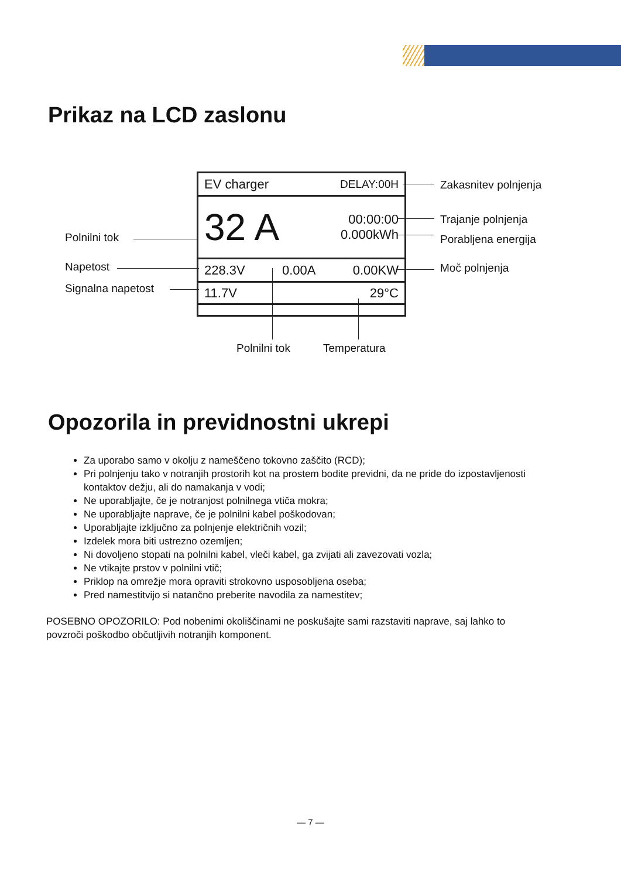Prikaz na LCD zaslonu
EV charger DELAY:00H
32 A 00:00:00
0.000kWh
228.3V 0.00A 0.00KW
11.7V 29°C
Zakasnitev polnjenja
Trajanje polnjenja
Porabljena energija
Moč polnjenja
Polnilni tok
Napetost
Signalna napetost
Polnilni tok Temperatura
Opozorila in previdnostni ukrepi
Za uporabo samo v okolju z nameščeno tokovno zaščito (RCD);
Pri polnjenju tako v notranjih prostorih kot na prostem bodite previdni, da ne pride do izpostavljenosti kontaktov dežju, ali do namakanja v vodi;
Ne uporabljajte, če je notranjost polnilnega vtiča mokra;
Ne uporabljajte naprave, če je polnilni kabel poškodovan;
Uporabljajte izključno za polnjenje električnih vozil;
Izdelek mora biti ustrezno ozemljen;
Ni dovoljeno stopati na polnilni kabel, vleči kabel, ga zvijati ali zavezovati vozla;
Ne vtikajte prstov v polnilni vtič;
Priklop na omrežje mora opraviti strokovno usposobljena oseba;
Pred namestitvijo si natančno preberite navodila za namestitev;
POSEBNO OPOZORILO: Pod nobenimi okoliščinami ne poskušajte sami razstaviti naprave, saj lahko to povzroči poškodbo občutljivih notranjih komponent.
— 7 —